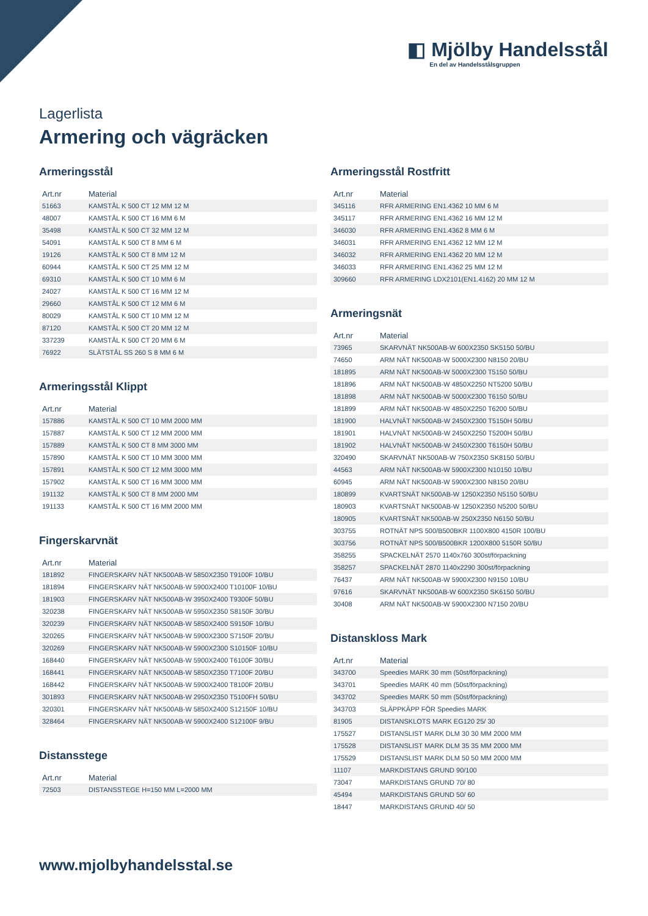◧ Mjölby Handelsstål
En del av Handelsstålsgruppen
Lagerlista
Armering och vägräcken
Armeringsstål
| Art.nr | Material |
| --- | --- |
| 51663 | KAMSTÅL K 500 CT 12 MM 12 M |
| 48007 | KAMSTÅL K 500 CT 16 MM 6 M |
| 35498 | KAMSTÅL K 500 CT 32 MM 12 M |
| 54091 | KAMSTÅL K 500 CT 8 MM 6 M |
| 19126 | KAMSTÅL K 500 CT 8 MM 12 M |
| 60944 | KAMSTÅL K 500 CT 25 MM 12 M |
| 69310 | KAMSTÅL K 500 CT 10 MM 6 M |
| 24027 | KAMSTÅL K 500 CT 16 MM 12 M |
| 29660 | KAMSTÅL K 500 CT 12 MM 6 M |
| 80029 | KAMSTÅL K 500 CT 10 MM 12 M |
| 87120 | KAMSTÅL K 500 CT 20 MM 12 M |
| 337239 | KAMSTÅL K 500 CT 20 MM 6 M |
| 76922 | SLÄTSTÅL SS 260 S 8 MM 6 M |
Armeringsstål Klippt
| Art.nr | Material |
| --- | --- |
| 157886 | KAMSTÅL K 500 CT 10 MM 2000 MM |
| 157887 | KAMSTÅL K 500 CT 12 MM 2000 MM |
| 157889 | KAMSTÅL K 500 CT 8 MM 3000 MM |
| 157890 | KAMSTÅL K 500 CT 10 MM 3000 MM |
| 157891 | KAMSTÅL K 500 CT 12 MM 3000 MM |
| 157902 | KAMSTÅL K 500 CT 16 MM 3000 MM |
| 191132 | KAMSTÅL K 500 CT 8 MM 2000 MM |
| 191133 | KAMSTÅL K 500 CT 16 MM 2000 MM |
Fingerskarvnät
| Art.nr | Material |
| --- | --- |
| 181892 | FINGERSKARV NÄT NK500AB-W 5850X2350 T9100F 10/BU |
| 181894 | FINGERSKARV NÄT NK500AB-W 5900X2400 T10100F 10/BU |
| 181903 | FINGERSKARV NÄT NK500AB-W 3950X2400 T9300F 50/BU |
| 320238 | FINGERSKARV NÄT NK500AB-W 5950X2350 S8150F 30/BU |
| 320239 | FINGERSKARV NÄT NK500AB-W 5850X2400 S9150F 10/BU |
| 320265 | FINGERSKARV NÄT NK500AB-W 5900X2300 S7150F 20/BU |
| 320269 | FINGERSKARV NÄT NK500AB-W 5900X2300 S10150F 10/BU |
| 168440 | FINGERSKARV NÄT NK500AB-W 5900X2400 T6100F 30/BU |
| 168441 | FINGERSKARV NÄT NK500AB-W 5850X2350 T7100F 20/BU |
| 168442 | FINGERSKARV NÄT NK500AB-W 5900X2400 T8100F 20/BU |
| 301893 | FINGERSKARV NÄT NK500AB-W 2950X2350 T5100FH 50/BU |
| 320301 | FINGERSKARV NÄT NK500AB-W 5850X2400 S12150F 10/BU |
| 328464 | FINGERSKARV NÄT NK500AB-W 5900X2400 S12100F 9/BU |
Distansstege
| Art.nr | Material |
| --- | --- |
| 72503 | DISTANSSTEGE H=150 MM L=2000 MM |
Armeringsstål Rostfritt
| Art.nr | Material |
| --- | --- |
| 345116 | RFR ARMERING EN1.4362 10 MM 6 M |
| 345117 | RFR ARMERING EN1.4362 16 MM 12 M |
| 346030 | RFR ARMERING EN1.4362 8 MM 6 M |
| 346031 | RFR ARMERING EN1.4362 12 MM 12 M |
| 346032 | RFR ARMERING EN1.4362 20 MM 12 M |
| 346033 | RFR ARMERING EN1.4362 25 MM 12 M |
| 309660 | RFR ARMERING LDX2101(EN1.4162) 20 MM 12 M |
Armeringsnät
| Art.nr | Material |
| --- | --- |
| 73965 | SKARVNÄT NK500AB-W 600X2350 SK5150 50/BU |
| 74650 | ARM NÄT NK500AB-W 5000X2300 N8150 20/BU |
| 181895 | ARM NÄT NK500AB-W 5000X2300 T5150 50/BU |
| 181896 | ARM NÄT NK500AB-W 4850X2250 NT5200 50/BU |
| 181898 | ARM NÄT NK500AB-W 5000X2300 T6150 50/BU |
| 181899 | ARM NÄT NK500AB-W 4850X2250 T6200 50/BU |
| 181900 | HALVNÄT NK500AB-W 2450X2300 T5150H 50/BU |
| 181901 | HALVNÄT NK500AB-W 2450X2250 T5200H 50/BU |
| 181902 | HALVNÄT NK500AB-W 2450X2300 T6150H 50/BU |
| 320490 | SKARVNÄT NK500AB-W 750X2350 SK8150 50/BU |
| 44563 | ARM NÄT NK500AB-W 5900X2300 N10150 10/BU |
| 60945 | ARM NÄT NK500AB-W 5900X2300 N8150 20/BU |
| 180899 | KVARTSNÄT NK500AB-W 1250X2350 N5150 50/BU |
| 180903 | KVARTSNÄT NK500AB-W 1250X2350 N5200 50/BU |
| 180905 | KVARTSNÄT NK500AB-W 250X2350 N6150 50/BU |
| 303755 | ROTNÄT NPS 500/B500BKR 1100X800 4150R 100/BU |
| 303756 | ROTNÄT NPS 500/B500BKR 1200X800 5150R 50/BU |
| 358255 | SPACKELNÄT 2570 1140x760 300st/förpackning |
| 358257 | SPACKELNÄT 2870 1140x2290 300st/förpackning |
| 76437 | ARM NÄT NK500AB-W 5900X2300 N9150 10/BU |
| 97616 | SKARVNÄT NK500AB-W 600X2350 SK6150 50/BU |
| 30408 | ARM NÄT NK500AB-W 5900X2300 N7150 20/BU |
Distanskloss Mark
| Art.nr | Material |
| --- | --- |
| 343700 | Speedies MARK 30 mm (50st/förpackning) |
| 343701 | Speedies MARK 40 mm (50st/förpackning) |
| 343702 | Speedies MARK 50 mm (50st/förpackning) |
| 343703 | SLÄPPKÄPP FÖR Speedies MARK |
| 81905 | DISTANSKLOTS MARK EG120 25/ 30 |
| 175527 | DISTANSLIST MARK DLM 30 30 MM 2000 MM |
| 175528 | DISTANSLIST MARK DLM 35 35 MM 2000 MM |
| 175529 | DISTANSLIST MARK DLM 50 50 MM 2000 MM |
| 11107 | MARKDISTANS GRUND 90/100 |
| 73047 | MARKDISTANS GRUND 70/ 80 |
| 45494 | MARKDISTANS GRUND 50/ 60 |
| 18447 | MARKDISTANS GRUND 40/ 50 |
www.mjolbyhandelsstal.se